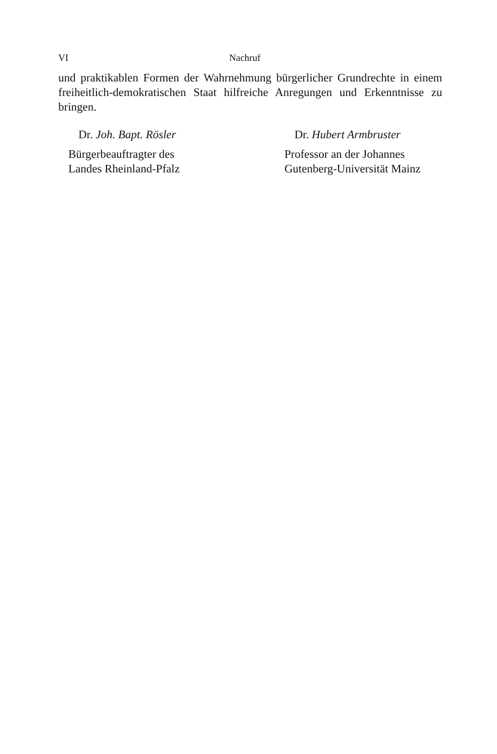VI Nachruf
und praktikablen Formen der Wahrnehmung bürgerlicher Grundrechte in einem freiheitlich-demokratischen Staat hilfreiche Anregungen und Erkenntnisse zu bringen.
Dr. Joh. Bapt. Rösler
Bürgerbeauftragter des
Landes Rheinland-Pfalz
Dr. Hubert Armbruster
Professor an der Johannes
Gutenberg-Universität Mainz